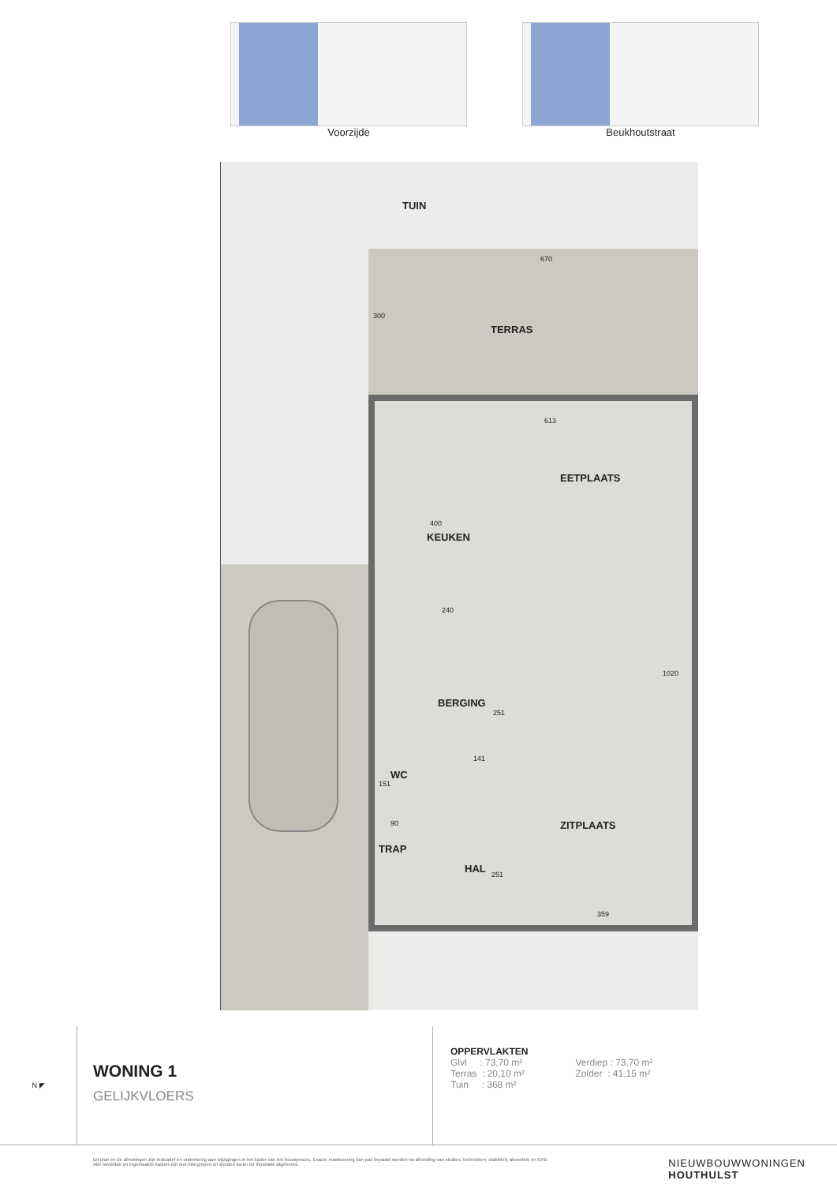Voorzijde Beukhoutstraat
TUIN
670
300
TERRAS
613
EETPLAATS
400
KEUKEN
240
BERGING
251
1020
141
WC
151
90 ZITPLAATS
TRAP
HAL 251
359
N ◤
WONING 1
GELIJKVLOERS
OPPERVLAKTEN
Glvl : 73,70 m²
Terras : 20,10 m²
Tuin : 368 m²
Verdiep : 73,70 m²
Zolder : 41,15 m²
Dit plan en de afmetingen zijn indicatief en onderhevig aan wijzigingen in het kader van het bouwproces. Exacte maatvoering kan pas bepaald worden na afronding van studies, technieken, stabiliteit, akoestiek en EPB. Alle meubilair en ingemaakte kasten zijn niet inbegrepen en worden louter ter illustratie afgebeeld.
NIEUWBOUWWONINGEN
HOUTHULST